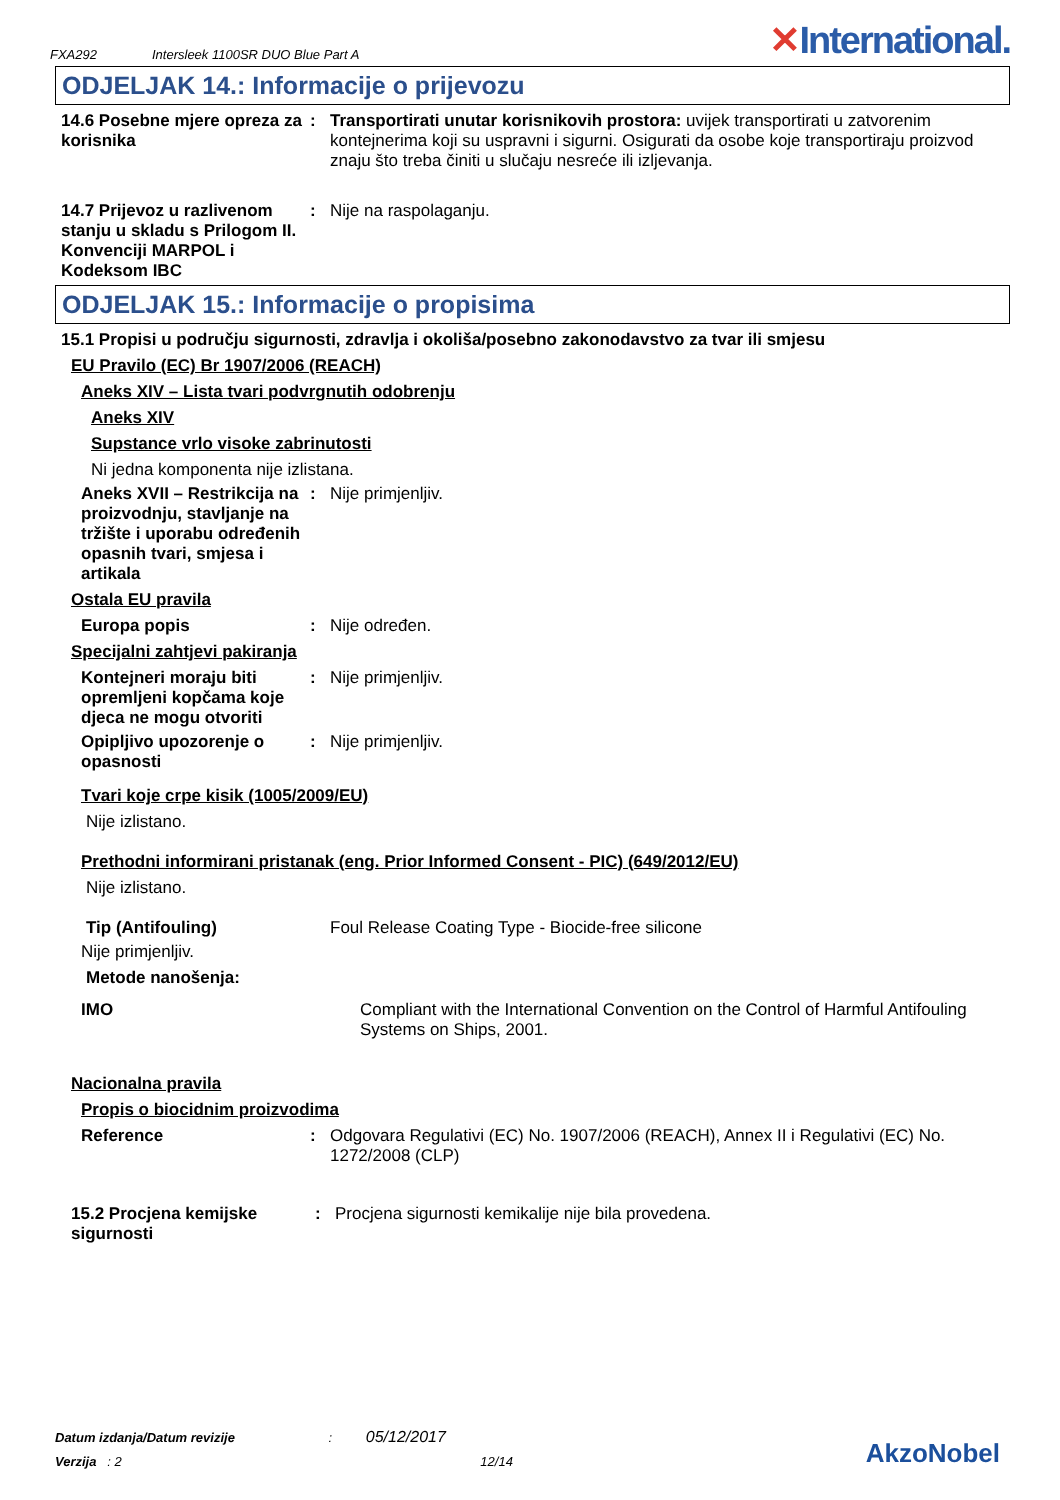FXA292 Intersleek 1100SR DUO Blue Part A
✕International.
ODJELJAK 14.: Informacije o prijevozu
14.6 Posebne mjere opreza za korisnika
: Transportirati unutar korisnikovih prostora: uvijek transportirati u zatvorenim kontejnerima koji su uspravni i sigurni. Osigurati da osobe koje transportiraju proizvod znaju što treba činiti u slučaju nesreće ili izljevanja.
14.7 Prijevoz u razlivenom stanju u skladu s Prilogom II. Konvenciji MARPOL i Kodeksom IBC
: Nije na raspolaganju.
ODJELJAK 15.: Informacije o propisima
15.1 Propisi u području sigurnosti, zdravlja i okoliša/posebno zakonodavstvo za tvar ili smjesu
EU Pravilo (EC) Br 1907/2006 (REACH)
Aneks XIV – Lista tvari podvrgnutih odobrenju
Aneks XIV
Supstance vrlo visoke zabrinutosti
Ni jedna komponenta nije izlistana.
Aneks XVII – Restrikcija na proizvodnju, stavljanje na tržište i uporabu određenih opasnih tvari, smjesa i artikala
: Nije primjenljiv.
Ostala EU pravila
Europa popis : Nije određen.
Specijalni zahtjevi pakiranja
Kontejneri moraju biti opremljeni kopčama koje djeca ne mogu otvoriti
: Nije primjenljiv.
Opipljivo upozorenje o opasnosti
: Nije primjenljiv.
Tvari koje crpe kisik (1005/2009/EU)
Nije izlistano.
Prethodni informirani pristanak (eng. Prior Informed Consent - PIC) (649/2012/EU)
Nije izlistano.
Tip (Antifouling) Foul Release Coating Type - Biocide-free silicone
Nije primjenljiv.
Metode nanošenja:
IMO Compliant with the International Convention on the Control of Harmful Antifouling Systems on Ships, 2001.
Nacionalna pravila
Propis o biocidnim proizvodima
Reference : Odgovara Regulativi (EC) No. 1907/2006 (REACH), Annex II i Regulativi (EC) No. 1272/2008 (CLP)
15.2 Procjena kemijske sigurnosti
: Procjena sigurnosti kemikalije nije bila provedena.
Datum izdanja/Datum revizije : 05/12/2017
Verzija : 2 12/14
AkzoNobel